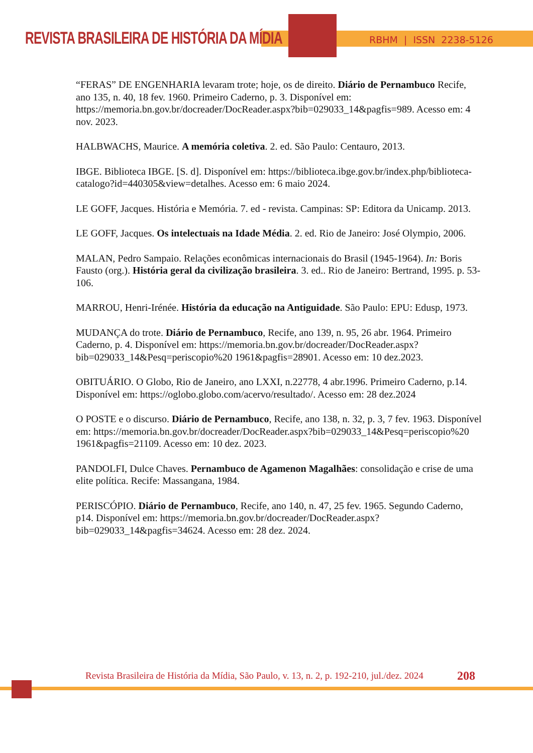REVISTA BRASILEIRA DE HISTÓRIA DA MÍDIA
RBHM | ISSN 2238-5126
“FERAS” DE ENGENHARIA levaram trote; hoje, os de direito. Diário de Pernambuco Recife, ano 135, n. 40, 18 fev. 1960. Primeiro Caderno, p. 3. Disponível em: https://memoria.bn.gov.br/docreader/DocReader.aspx?bib=029033_14&pagfis=989. Acesso em: 4 nov. 2023.
HALBWACHS, Maurice. A memória coletiva. 2. ed. São Paulo: Centauro, 2013.
IBGE. Biblioteca IBGE. [S. d]. Disponível em: https://biblioteca.ibge.gov.br/index.php/biblioteca-catalogo?id=440305&view=detalhes. Acesso em: 6 maio 2024.
LE GOFF, Jacques. História e Memória. 7. ed - revista. Campinas: SP: Editora da Unicamp. 2013.
LE GOFF, Jacques. Os intelectuais na Idade Média. 2. ed. Rio de Janeiro: José Olympio, 2006.
MALAN, Pedro Sampaio. Relações econômicas internacionais do Brasil (1945-1964). In: Boris Fausto (org.). História geral da civilização brasileira. 3. ed.. Rio de Janeiro: Bertrand, 1995. p. 53-106.
MARROU, Henri-Irénée. História da educação na Antiguidade. São Paulo: EPU: Edusp, 1973.
MUDANÇA do trote. Diário de Pernambuco, Recife, ano 139, n. 95, 26 abr. 1964. Primeiro Caderno, p. 4. Disponível em: https://memoria.bn.gov.br/docreader/DocReader.aspx?bib=029033_14&Pesq=periscopio%20 1961&pagfis=28901. Acesso em: 10 dez.2023.
OBITUÁRIO. O Globo, Rio de Janeiro, ano LXXI, n.22778, 4 abr.1996. Primeiro Caderno, p.14. Disponível em: https://oglobo.globo.com/acervo/resultado/. Acesso em: 28 dez.2024
O POSTE e o discurso. Diário de Pernambuco, Recife, ano 138, n. 32, p. 3, 7 fev. 1963. Disponível em: https://memoria.bn.gov.br/docreader/DocReader.aspx?bib=029033_14&Pesq=periscopio%20 1961&pagfis=21109. Acesso em: 10 dez. 2023.
PANDOLFI, Dulce Chaves. Pernambuco de Agamenon Magalhães: consolidação e crise de uma elite política. Recife: Massangana, 1984.
PERISCÓPIO. Diário de Pernambuco, Recife, ano 140, n. 47, 25 fev. 1965. Segundo Caderno, p14. Disponível em: https://memoria.bn.gov.br/docreader/DocReader.aspx?bib=029033_14&pagfis=34624. Acesso em: 28 dez. 2024.
Revista Brasileira de História da Mídia, São Paulo, v. 13, n. 2, p. 192-210, jul./dez. 2024
208